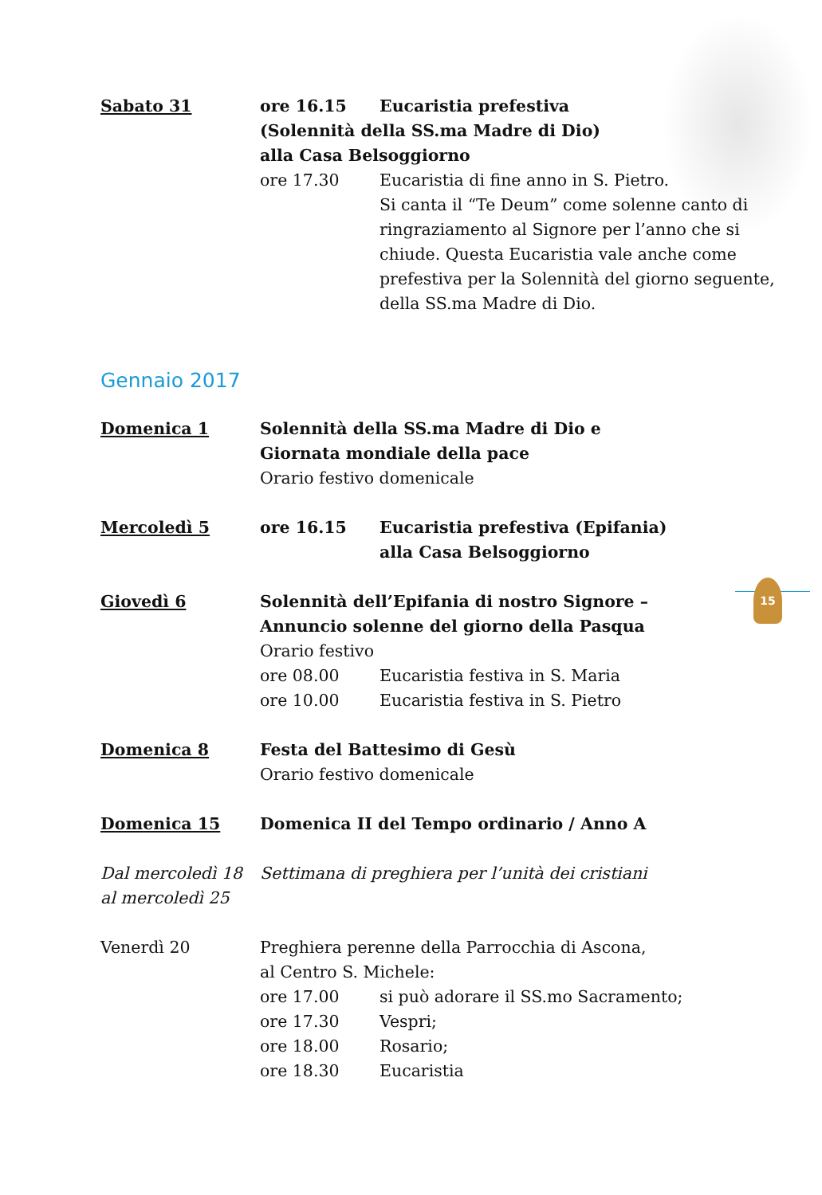15
Sabato 31 ore 16.15 Eucaristia prefestiva
(Solennità della SS.ma Madre di Dio)
alla Casa Belsoggiorno
ore 17.30 Eucaristia di fine anno in S. Pietro.
Si canta il “Te Deum” come solenne canto di ringraziamento al Signore per l’anno che si chiude. Questa Eucaristia vale anche come prefestiva per la Solennità del giorno seguente, della SS.ma Madre di Dio.
Gennaio 2017
Domenica 1 Solennità della SS.ma Madre di Dio e
Giornata mondiale della pace
Orario festivo domenicale
Mercoledì 5 ore 16.15 Eucaristia prefestiva (Epifania)
alla Casa Belsoggiorno
Giovedì 6 Solennità dell’Epifania di nostro Signore –
Annuncio solenne del giorno della Pasqua
Orario festivo
ore 08.00 Eucaristia festiva in S. Maria
ore 10.00 Eucaristia festiva in S. Pietro
Domenica 8 Festa del Battesimo di Gesù
Orario festivo domenicale
Domenica 15 Domenica II del Tempo ordinario / Anno A
Dal mercoledì 18
al mercoledì 25
Settimana di preghiera per l’unità dei cristiani
Venerdì 20 Preghiera perenne della Parrocchia di Ascona,
al Centro S. Michele:
ore 17.00 si può adorare il SS.mo Sacramento;
ore 17.30 Vespri;
ore 18.00 Rosario;
ore 18.30 Eucaristia